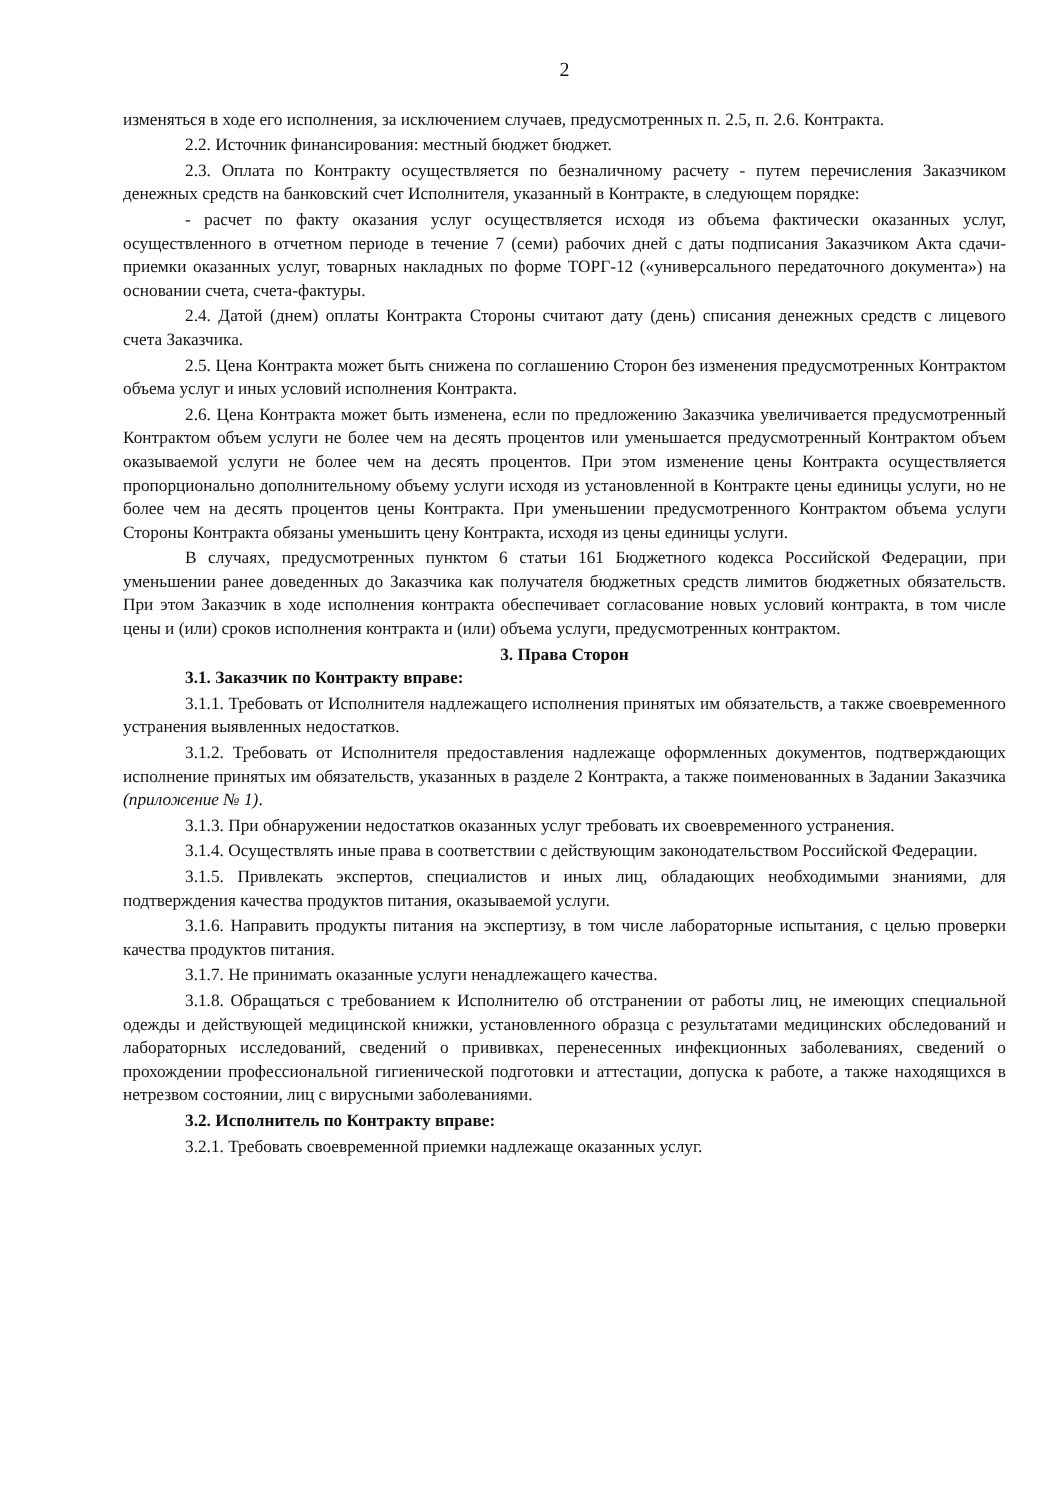2
изменяться в ходе его исполнения, за исключением случаев, предусмотренных п. 2.5, п. 2.6. Контракта.
2.2. Источник финансирования: местный бюджет бюджет.
2.3. Оплата по Контракту осуществляется по безналичному расчету - путем перечисления Заказчиком денежных средств на банковский счет Исполнителя, указанный в Контракте, в следующем порядке:
- расчет по факту оказания услуг осуществляется исходя из объема фактически оказанных услуг, осуществленного в отчетном периоде в течение 7 (семи) рабочих дней с даты подписания Заказчиком Акта сдачи-приемки оказанных услуг, товарных накладных по форме ТОРГ-12 («универсального передаточного документа») на основании счета, счета-фактуры.
2.4. Датой (днем) оплаты Контракта Стороны считают дату (день) списания денежных средств с лицевого счета Заказчика.
2.5. Цена Контракта может быть снижена по соглашению Сторон без изменения предусмотренных Контрактом объема услуг и иных условий исполнения Контракта.
2.6. Цена Контракта может быть изменена, если по предложению Заказчика увеличивается предусмотренный Контрактом объем услуги не более чем на десять процентов или уменьшается предусмотренный Контрактом объем оказываемой услуги не более чем на десять процентов. При этом изменение цены Контракта осуществляется пропорционально дополнительному объему услуги исходя из установленной в Контракте цены единицы услуги, но не более чем на десять процентов цены Контракта. При уменьшении предусмотренного Контрактом объема услуги Стороны Контракта обязаны уменьшить цену Контракта, исходя из цены единицы услуги.
В случаях, предусмотренных пунктом 6 статьи 161 Бюджетного кодекса Российской Федерации, при уменьшении ранее доведенных до Заказчика как получателя бюджетных средств лимитов бюджетных обязательств. При этом Заказчик в ходе исполнения контракта обеспечивает согласование новых условий контракта, в том числе цены и (или) сроков исполнения контракта и (или) объема услуги, предусмотренных контрактом.
3. Права Сторон
3.1. Заказчик по Контракту вправе:
3.1.1. Требовать от Исполнителя надлежащего исполнения принятых им обязательств, а также своевременного устранения выявленных недостатков.
3.1.2. Требовать от Исполнителя предоставления надлежаще оформленных документов, подтверждающих исполнение принятых им обязательств, указанных в разделе 2 Контракта, а также поименованных в Задании Заказчика (приложение № 1).
3.1.3. При обнаружении недостатков оказанных услуг требовать их своевременного устранения.
3.1.4. Осуществлять иные права в соответствии с действующим законодательством Российской Федерации.
3.1.5. Привлекать экспертов, специалистов и иных лиц, обладающих необходимыми знаниями, для подтверждения качества продуктов питания, оказываемой услуги.
3.1.6. Направить продукты питания на экспертизу, в том числе лабораторные испытания, с целью проверки качества продуктов питания.
3.1.7. Не принимать оказанные услуги ненадлежащего качества.
3.1.8. Обращаться с требованием к Исполнителю об отстранении от работы лиц, не имеющих специальной одежды и действующей медицинской книжки, установленного образца с результатами медицинских обследований и лабораторных исследований, сведений о прививках, перенесенных инфекционных заболеваниях, сведений о прохождении профессиональной гигиенической подготовки и аттестации, допуска к работе, а также находящихся в нетрезвом состоянии, лиц с вирусными заболеваниями.
3.2. Исполнитель по Контракту вправе:
3.2.1. Требовать своевременной приемки надлежаще оказанных услуг.